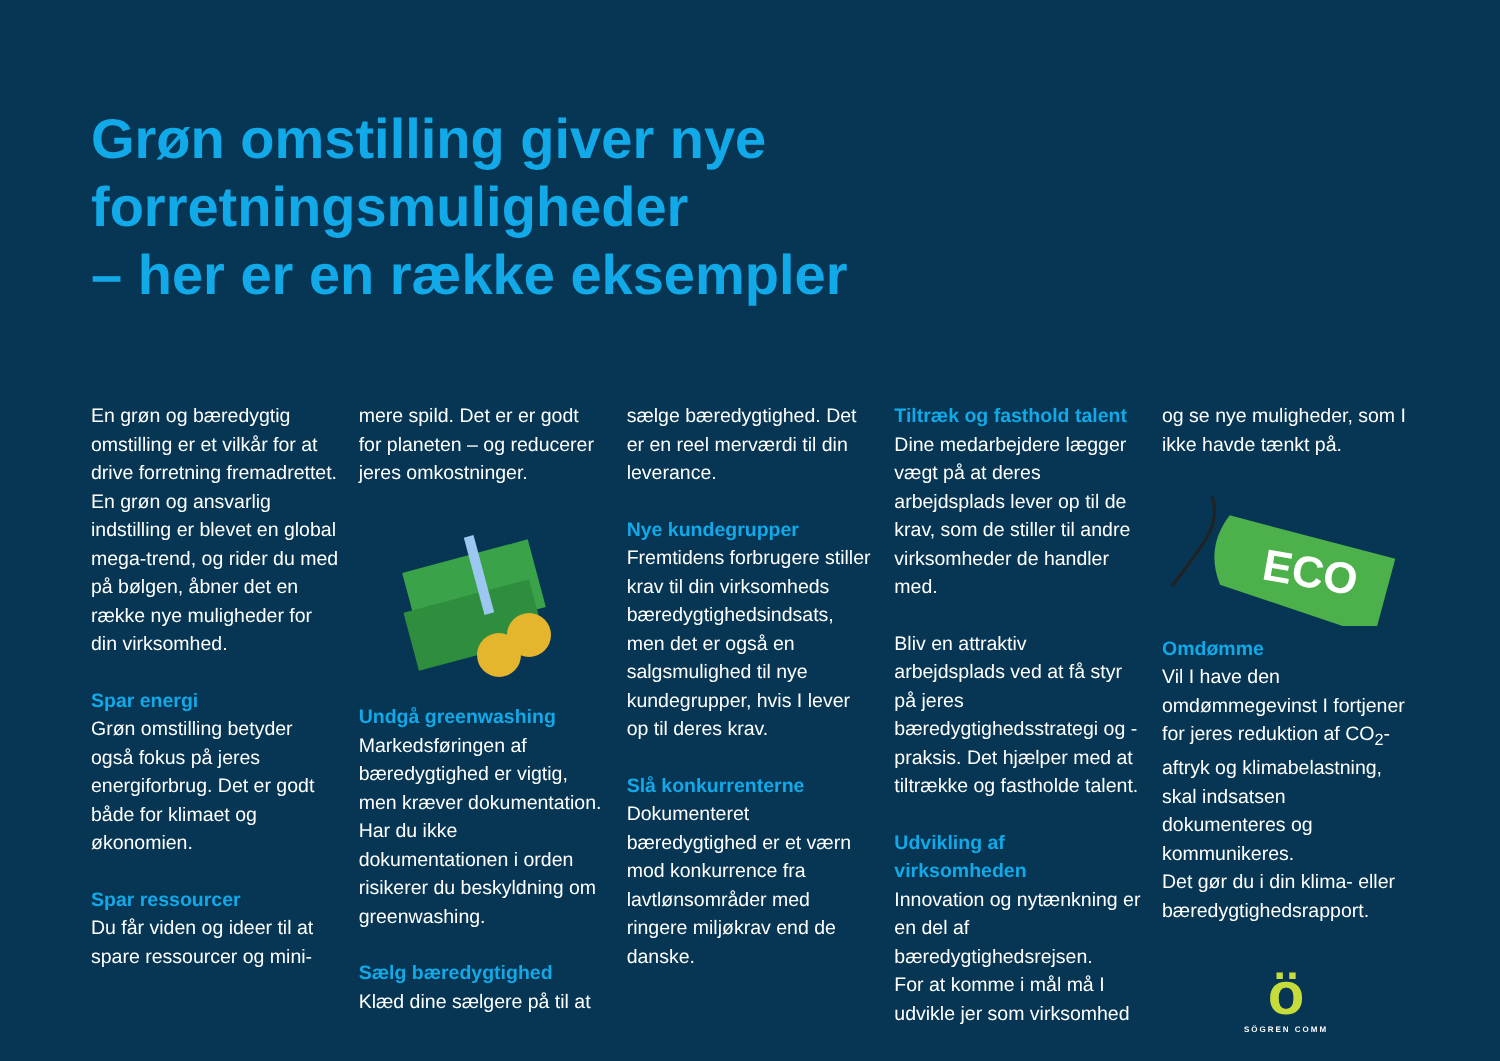Grøn omstilling giver nye
forretningsmuligheder
– her er en række eksempler
En grøn og bæredygtig omstilling er et vilkår for at drive forretning fremadrettet. En grøn og ansvarlig indstilling er blevet en global mega-trend, og rider du med på bølgen, åbner det en række nye muligheder for din virksomhed.
Spar energi
Grøn omstilling betyder også fokus på jeres energiforbrug. Det er godt både for klimaet og økonomien.
Spar ressourcer
Du får viden og ideer til at spare ressourcer og mini-
mere spild. Det er er godt for planeten – og reducerer jeres omkostninger.
Undgå greenwashing
Markedsføringen af bæredygtighed er vigtig, men kræver dokumentation. Har du ikke dokumentationen i orden risikerer du beskyldning om greenwashing.
Sælg bæredygtighed
Klæd dine sælgere på til at
sælge bæredygtighed. Det er en reel merværdi til din leverance.
Nye kundegrupper
Fremtidens forbrugere stiller krav til din virksomheds bæredygtighedsindsats, men det er også en salgsmulighed til nye kundegrupper, hvis I lever op til deres krav.
Slå konkurrenterne
Dokumenteret bæredygtighed er et værn mod konkurrence fra lavtlønsområder med ringere miljøkrav end de danske.
Tiltræk og fasthold talent
Dine medarbejdere lægger vægt på at deres arbejdsplads lever op til de krav, som de stiller til andre virksomheder de handler med.
Bliv en attraktiv arbejdsplads ved at få styr på jeres bæredygtighedsstrategi og -praksis. Det hjælper med at tiltrække og fastholde talent.
Udvikling af virksomheden
Innovation og nytænkning er en del af bæredygtighedsrejsen.
For at komme i mål må I udvikle jer som virksomhed
og se nye muligheder, som I ikke havde tænkt på.
ECO
Omdømme
Vil I have den omdømmegevinst I fortjener for jeres reduktion af CO<sub>2</sub>-aftryk og klimabelastning, skal indsatsen dokumenteres og kommunikeres.
Det gør du i din klima- eller bæredygtighedsrapport.
ö
SÖGREN COMM